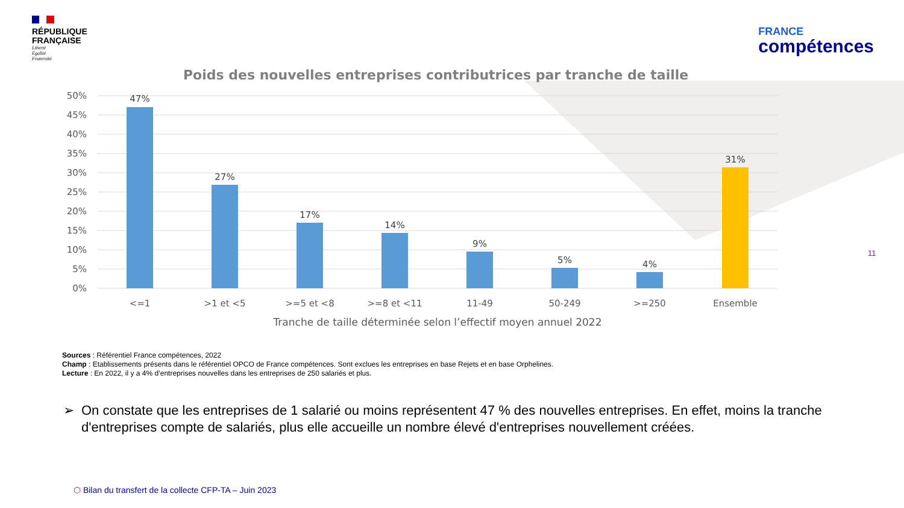RÉPUBLIQUE
FRANÇAISE
Liberté
Égalité
Fraternité
FRANCE
compétences
Poids des nouvelles entreprises contributrices par tranche de taille
50%
45%
40%
35%
30%
25%
20%
15%
10%
5%
0%
47%
27%
17%
14%
9%
5%
4%
31%
<=1
>1 et <5
>=5 et <8
>=8 et <11
11-49
50-249
>=250
Ensemble
Tranche de taille déterminée selon l’effectif moyen annuel 2022
Sources : Référentiel France compétences, 2022
Champ : Etablissements présents dans le référentiel OPCO de France compétences. Sont exclues les entreprises en base Rejets et en base Orphelines.
Lecture : En 2022, il y a 4% d’entreprises nouvelles dans les entreprises de 250 salariés et plus.
➢ On constate que les entreprises de 1 salarié ou moins représentent 47 % des nouvelles entreprises. En effet, moins la tranche d'entreprises compte de salariés, plus elle accueille un nombre élevé d'entreprises nouvellement créées.
11
⬡ Bilan du transfert de la collecte CFP-TA – Juin 2023